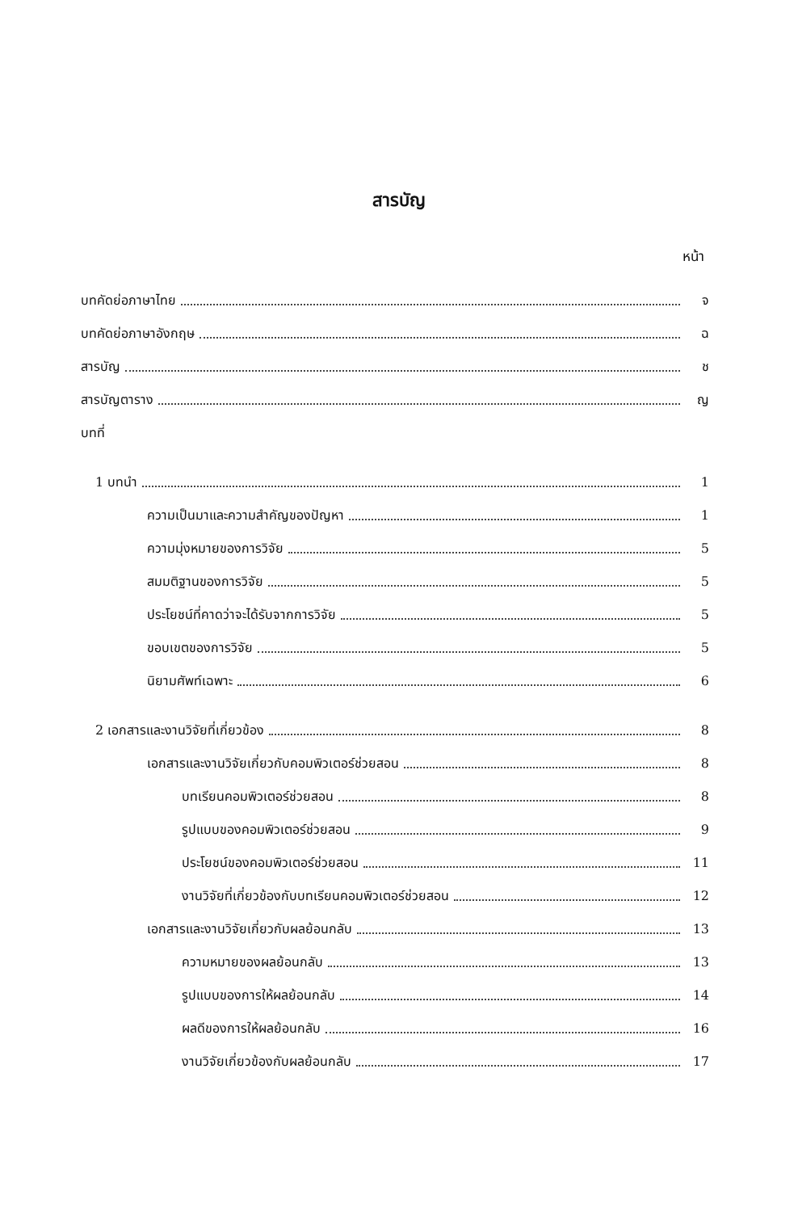สารบัญ
หน้า
บทคัดย่อภาษาไทย จ
บทคัดย่อภาษาอังกฤษ ฉ
สารบัญ ช
สารบัญตาราง ญ
บทที่
1 บทนำ 1
ความเป็นมาและความสำคัญของปัญหา 1
ความมุ่งหมายของการวิจัย 5
สมมติฐานของการวิจัย 5
ประโยชน์ที่คาดว่าจะได้รับจากการวิจัย 5
ขอบเขตของการวิจัย 5
นิยามศัพท์เฉพาะ 6
2 เอกสารและงานวิจัยที่เกี่ยวข้อง 8
เอกสารและงานวิจัยเกี่ยวกับคอมพิวเตอร์ช่วยสอน 8
บทเรียนคอมพิวเตอร์ช่วยสอน 8
รูปแบบของคอมพิวเตอร์ช่วยสอน 9
ประโยชน์ของคอมพิวเตอร์ช่วยสอน 11
งานวิจัยที่เกี่ยวข้องกับบทเรียนคอมพิวเตอร์ช่วยสอน 12
เอกสารและงานวิจัยเกี่ยวกับผลย้อนกลับ 13
ความหมายของผลย้อนกลับ 13
รูปแบบของการให้ผลย้อนกลับ 14
ผลดีของการให้ผลย้อนกลับ 16
งานวิจัยเกี่ยวข้องกับผลย้อนกลับ 17